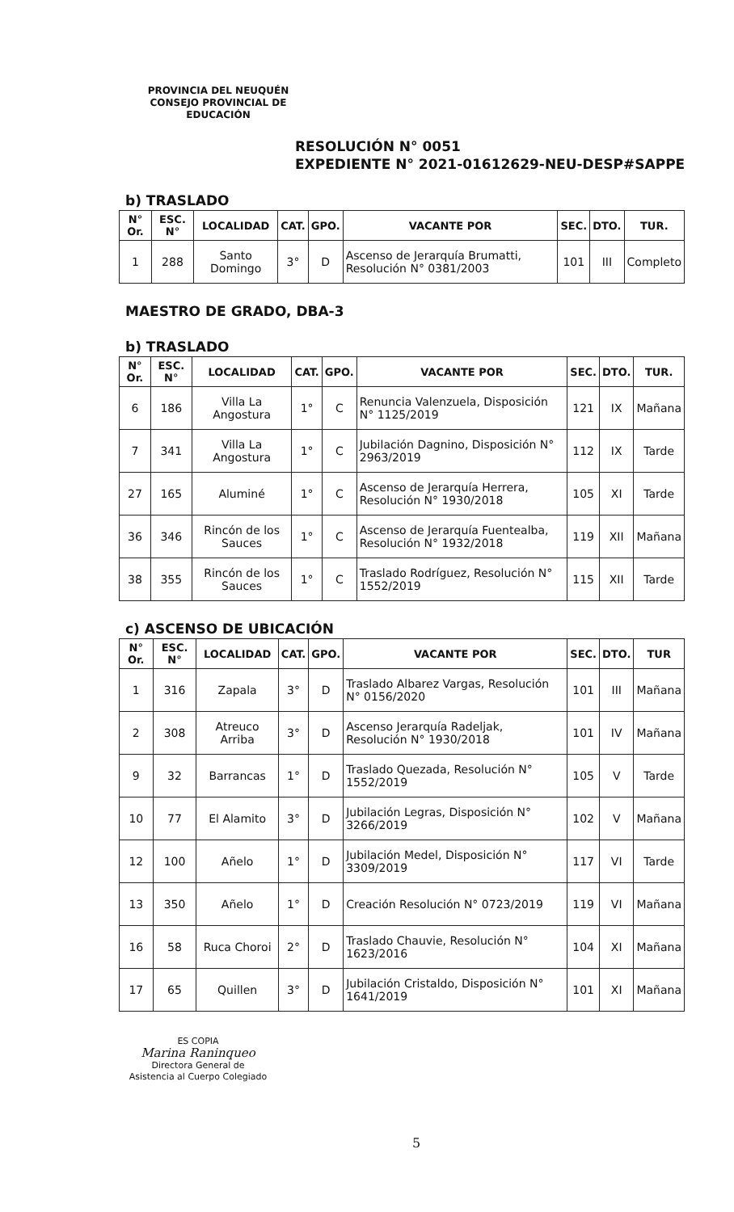PROVINCIA DEL NEUQUÉN
CONSEJO PROVINCIAL DE EDUCACIÓN
RESOLUCIÓN N° 0051
EXPEDIENTE N° 2021-01612629-NEU-DESP#SAPPE
b) TRASLADO
| N° Or. | ESC. N° | LOCALIDAD | CAT. | GPO. | VACANTE POR | SEC. | DTO. | TUR. |
| --- | --- | --- | --- | --- | --- | --- | --- | --- |
| 1 | 288 | Santo Domingo | 3° | D | Ascenso de Jerarquía Brumatti, Resolución N° 0381/2003 | 101 | III | Completo |
MAESTRO DE GRADO, DBA-3
b) TRASLADO
| N° Or. | ESC. N° | LOCALIDAD | CAT. | GPO. | VACANTE POR | SEC. | DTO. | TUR. |
| --- | --- | --- | --- | --- | --- | --- | --- | --- |
| 6 | 186 | Villa La Angostura | 1° | C | Renuncia Valenzuela, Disposición N° 1125/2019 | 121 | IX | Mañana |
| 7 | 341 | Villa La Angostura | 1° | C | Jubilación Dagnino, Disposición N° 2963/2019 | 112 | IX | Tarde |
| 27 | 165 | Aluminé | 1° | C | Ascenso de Jerarquía Herrera, Resolución N° 1930/2018 | 105 | XI | Tarde |
| 36 | 346 | Rincón de los Sauces | 1° | C | Ascenso de Jerarquía Fuentealba, Resolución N° 1932/2018 | 119 | XII | Mañana |
| 38 | 355 | Rincón de los Sauces | 1° | C | Traslado Rodríguez, Resolución N° 1552/2019 | 115 | XII | Tarde |
c) ASCENSO DE UBICACIÓN
| N° Or. | ESC. N° | LOCALIDAD | CAT. | GPO. | VACANTE POR | SEC. | DTO. | TUR |
| --- | --- | --- | --- | --- | --- | --- | --- | --- |
| 1 | 316 | Zapala | 3° | D | Traslado Albarez Vargas, Resolución N° 0156/2020 | 101 | III | Mañana |
| 2 | 308 | Atreuco Arriba | 3° | D | Ascenso Jerarquía Radeljak, Resolución N° 1930/2018 | 101 | IV | Mañana |
| 9 | 32 | Barrancas | 1° | D | Traslado Quezada, Resolución N° 1552/2019 | 105 | V | Tarde |
| 10 | 77 | El Alamito | 3° | D | Jubilación Legras, Disposición N° 3266/2019 | 102 | V | Mañana |
| 12 | 100 | Añelo | 1° | D | Jubilación Medel, Disposición N° 3309/2019 | 117 | VI | Tarde |
| 13 | 350 | Añelo | 1° | D | Creación Resolución N° 0723/2019 | 119 | VI | Mañana |
| 16 | 58 | Ruca Choroi | 2° | D | Traslado Chauvie, Resolución N° 1623/2016 | 104 | XI | Mañana |
| 17 | 65 | Quillen | 3° | D | Jubilación Cristaldo, Disposición N° 1641/2019 | 101 | XI | Mañana |
ES COPIA
Marina Raninqueo
Directora General de
Asistencia al Cuerpo Colegiado
5